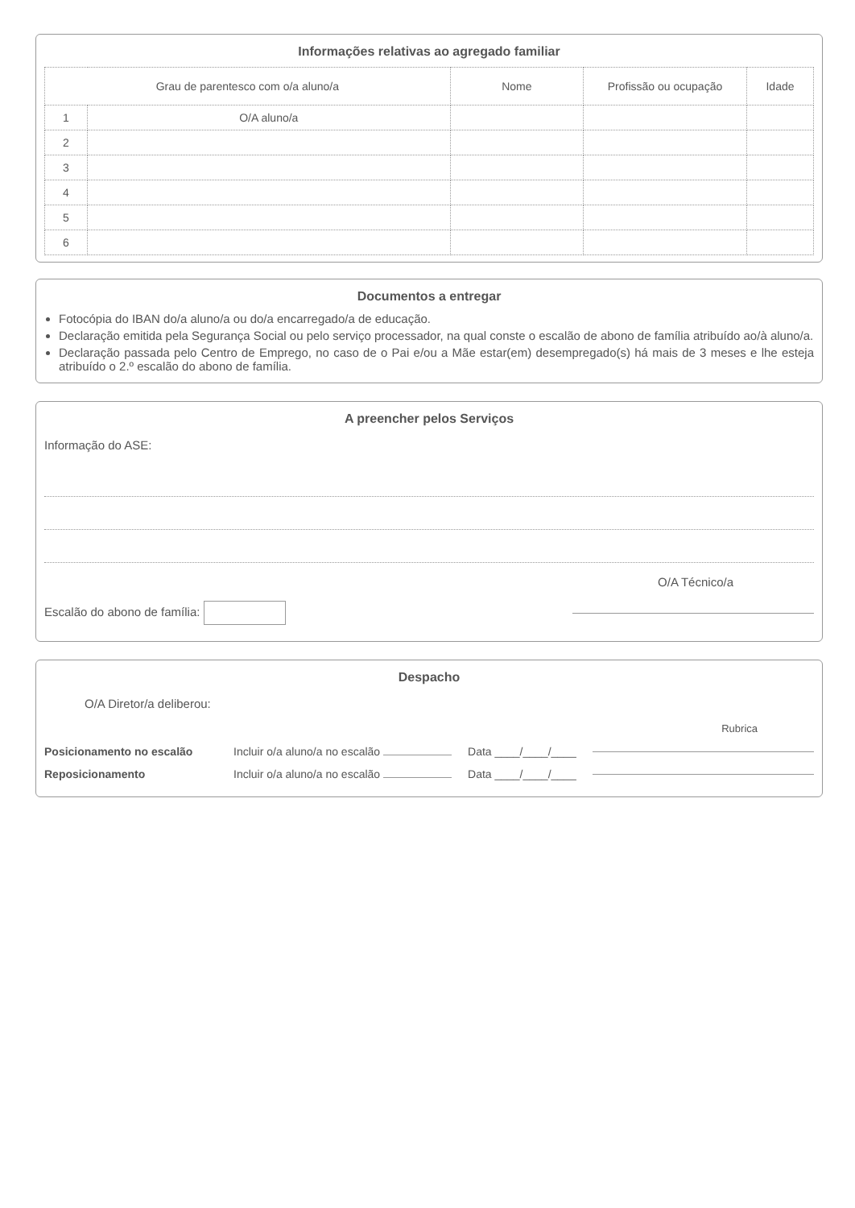Informações relativas ao agregado familiar
| Grau de parentesco com o/a aluno/a | | Nome | Profissão ou ocupação | Idade |
| --- | --- | --- | --- | --- |
| 1 | O/A aluno/a | | | |
| 2 | | | | |
| 3 | | | | |
| 4 | | | | |
| 5 | | | | |
| 6 | | | | |
Documentos a entregar
Fotocópia do IBAN do/a aluno/a ou do/a encarregado/a de educação.
Declaração emitida pela Segurança Social ou pelo serviço processador, na qual conste o escalão de abono de família atribuído ao/à aluno/a.
Declaração passada pelo Centro de Emprego, no caso de o Pai e/ou a Mãe estar(em) desempregado(s) há mais de 3 meses e lhe esteja atribuído o 2.º escalão do abono de família.
A preencher pelos Serviços
Informação do ASE:
O/A Técnico/a
Escalão do abono de família:
Despacho
O/A Diretor/a deliberou:
Rubrica
Posicionamento no escalão Incluir o/a aluno/a no escalão Data ____/____/____
Reposicionamento Incluir o/a aluno/a no escalão Data ____/____/____